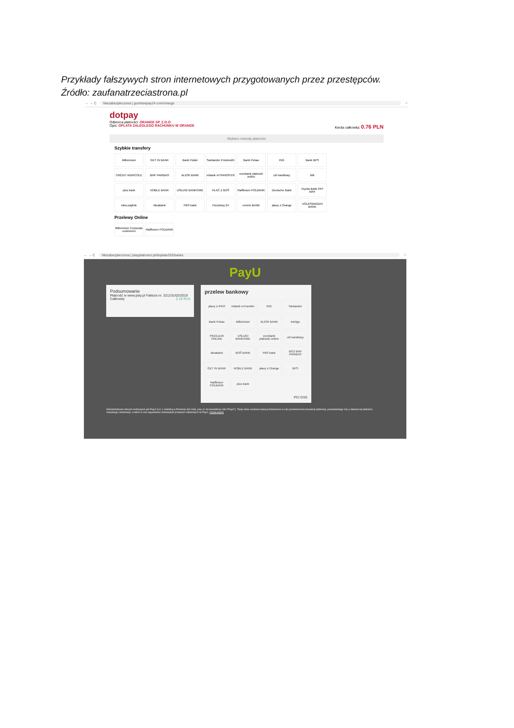Przykłady fałszywych stron internetowych przygotowanych przez przestępców.
Źródło: zaufanatrzeciastrona.pl
← → C Niezabezpieczona | gumtreepay24.com/orange ☆
dotpay
Odbiorca płatności: ORANGE SP. Z.O.O
Opis: OPLATA ZALEGLEGO RACHUNKU W ORANGE Kwota całkowita: 0.76 PLN
Wybierz metodę płatności
Szybkie transfery
Millennium
GET IN BANK
Bank Polski
Santander Przelew24
Bank Pekao
ING
Bank BPS
CRÉDIT AGRICOLE
BNP PARIBAS
ALIOR BANK
mBank mTRANSFER
eurobank płatność online
citi handlowy
blik
plus bank
NOBLE BANK
USŁUGI BANKOWE
PŁAĆ Z BOŚ
Raiffeisen POLBANK
Deutsche Bank
Toyota Bank PAY WAY
Idea paylink
IdeaBank
PBS bank
Pocztowy 24
envelo BANK
płacę z Orange
VOLKSWAGEN BANK
Przelewy Online
Millennium Corporate customers
Raiffeisen POLBANK
← → C Niezabezpieczona | playplatnosci.pl/doplata332/banks ☆
PayU
Podsumowanie
Płatność w www.play.pl Faktura nr. 321231/02/2019
Całkowity 2.19 PLN
przelew bankowy
płacę z iPKO
mBank mTransfer
ING
Santander
Bank Pekao
Millennium
ALIOR BANK
inteligo
PRZELEW ONLINE
USŁUGI BANKOWE
eurobank płatność online
citi handlowy
IdeaBank
BOŚ BANK
PBS bank
BGŻ BNP PARIBAS
GET IN BANK
NOBLE BANK
płacę z Orange
BPS
Raiffeisen POLBANK
plus bank
PCI DSS
Administratorem danych osobowych jest PayU S.A. z siedzibą w Poznaniu (60-166), przy ul. Grunwaldzkiej 186 ("PayU"). Twoje dane osobowe będą przetwarzane w celu przetworzenia transakcji płatniczej, powiadamiając Cię o statusie tej płatności, rozpatrując reklamacje, a także w celu wypełnienia zobowiązań prawnych nałożonych na PayU. Czytaj więcej